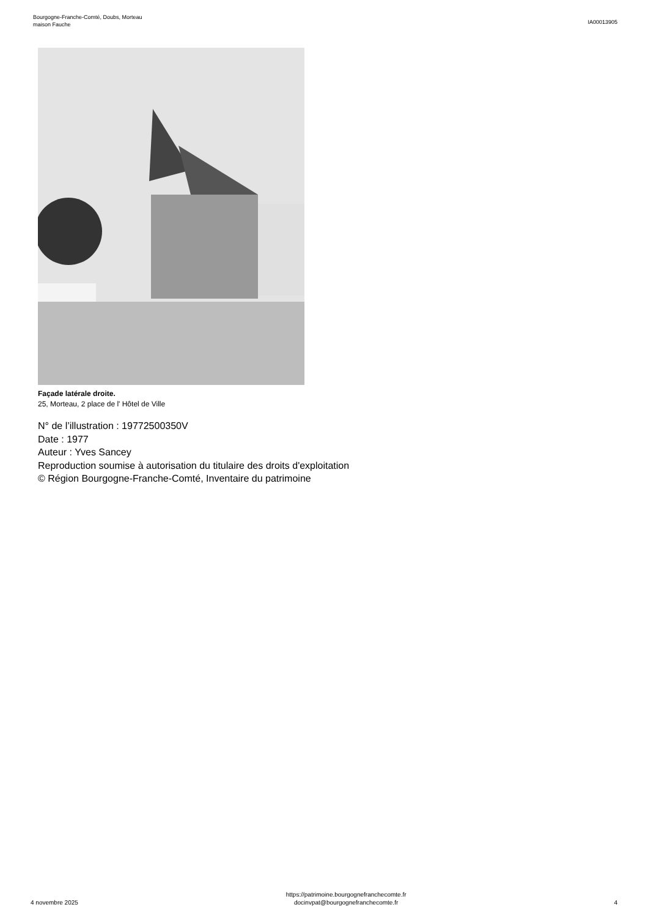Bourgogne-Franche-Comté, Doubs, Morteau
maison Fauche
IA00013905
Façade latérale droite.
25, Morteau, 2 place de l' Hôtel de Ville
N° de l’illustration : 19772500350V
Date : 1977
Auteur : Yves Sancey
Reproduction soumise à autorisation du titulaire des droits d'exploitation
© Région Bourgogne-Franche-Comté, Inventaire du patrimoine
4 novembre 2025
https://patrimoine.bourgognefranchecomte.fr
docinvpat@bourgognefranchecomte.fr
4